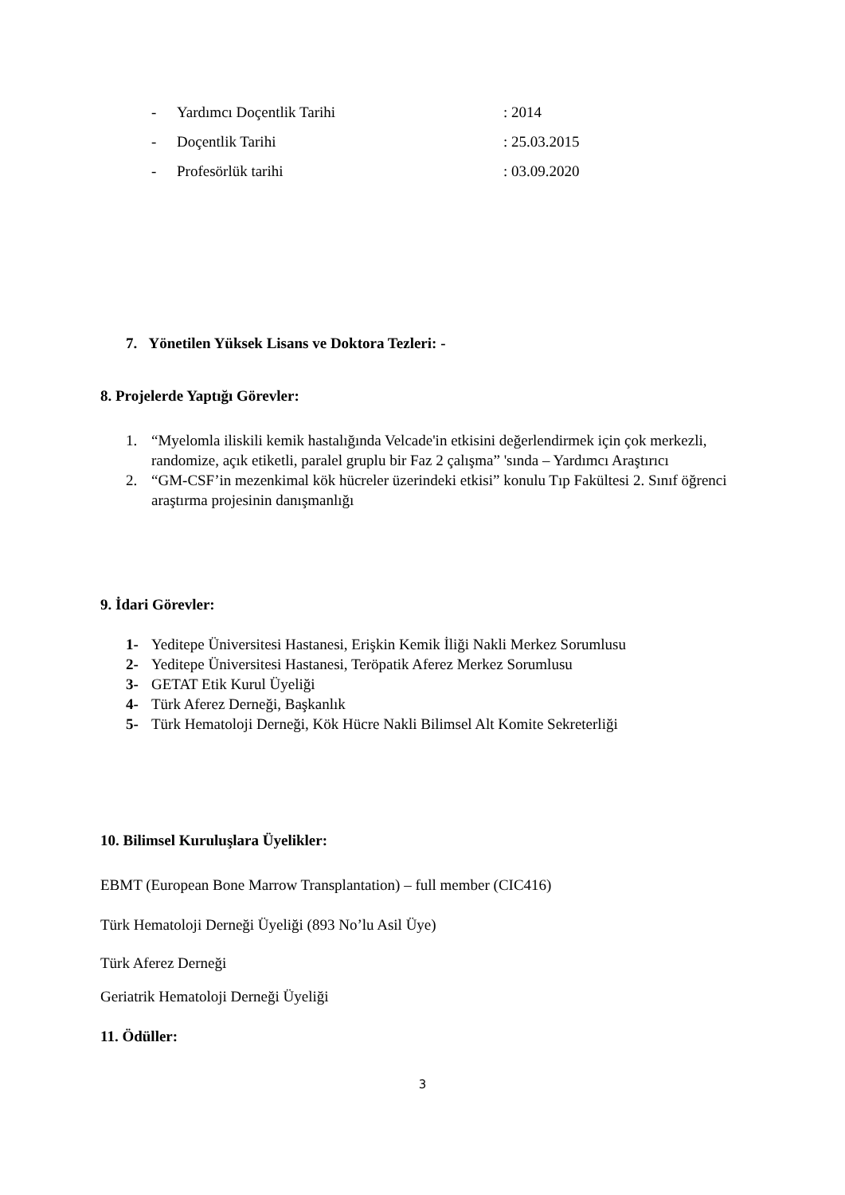- Yardımcı Doçentlik Tarihi: 2014
- Doçentlik Tarihi: 25.03.2015
- Profesörlük tarihi: 03.09.2020
7. Yönetilen Yüksek Lisans ve Doktora Tezleri: -
8. Projelerde Yaptığı Görevler:
1. “Myelomla iliskili kemik hastalığında Velcade'in etkisini değerlendirmek için çok merkezli, randomize, açık etiketli, paralel gruplu bir Faz 2 çalışma” 'sında – Yardımcı Araştırıcı
2. “GM-CSF’in mezenkimal kök hücreler üzerindeki etkisi” konulu Tıp Fakültesi 2. Sınıf öğrenci araştırma projesinin danışmanlığı
9. İdari Görevler:
1- Yeditepe Üniversitesi Hastanesi, Erişkin Kemik İliği Nakli Merkez Sorumlusu
2- Yeditepe Üniversitesi Hastanesi, Teröpatik Aferez Merkez Sorumlusu
3- GETAT Etik Kurul Üyeliği
4- Türk Aferez Derneği, Başkanlık
5- Türk Hematoloji Derneği, Kök Hücre Nakli Bilimsel Alt Komite Sekreterliği
10. Bilimsel Kuruluşlara Üyelikler:
EBMT (European Bone Marrow Transplantation) – full member (CIC416)
Türk Hematoloji Derneği Üyeliği (893 No’lu Asil Üye)
Türk Aferez Derneği
Geriatrik Hematoloji Derneği Üyeliği
11. Ödüller:
3